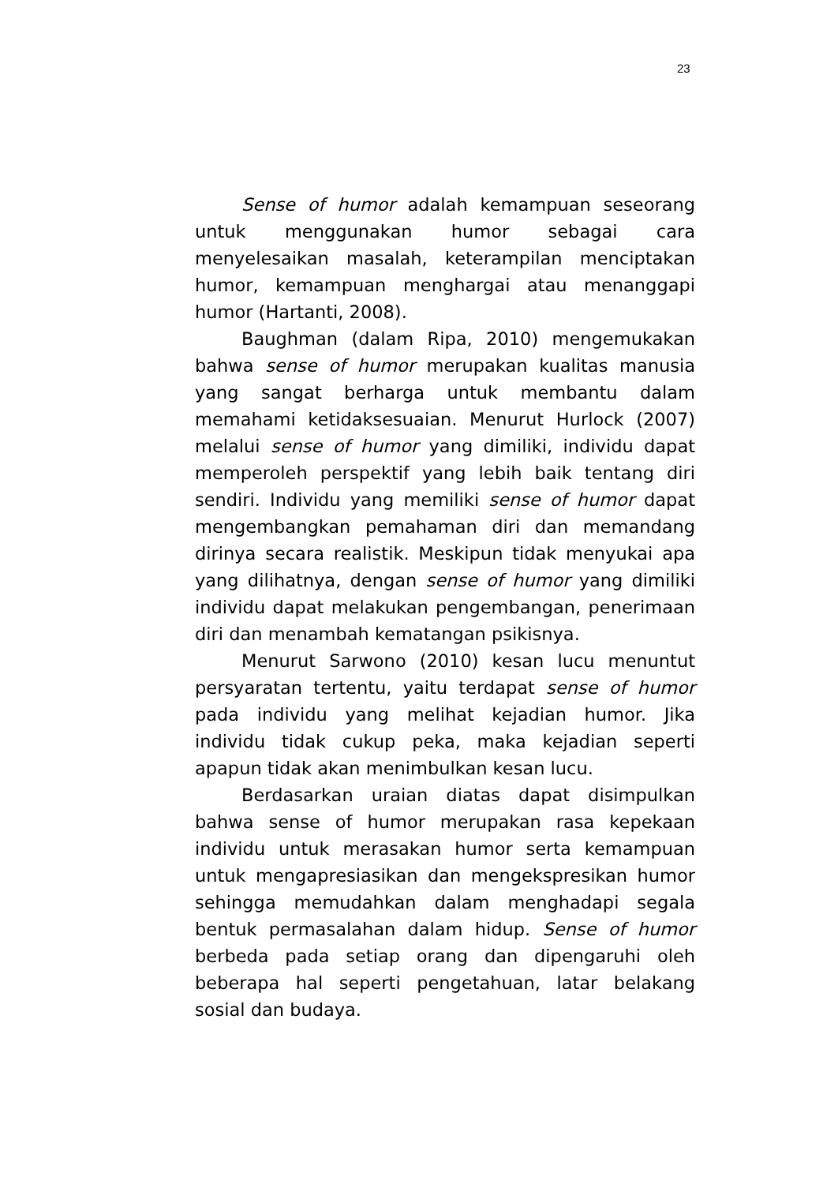23
Sense of humor adalah kemampuan seseorang untuk menggunakan humor sebagai cara menyelesaikan masalah, keterampilan menciptakan humor, kemampuan menghargai atau menanggapi humor (Hartanti, 2008).
Baughman (dalam Ripa, 2010) mengemukakan bahwa sense of humor merupakan kualitas manusia yang sangat berharga untuk membantu dalam memahami ketidaksesuaian. Menurut Hurlock (2007) melalui sense of humor yang dimiliki, individu dapat memperoleh perspektif yang lebih baik tentang diri sendiri. Individu yang memiliki sense of humor dapat mengembangkan pemahaman diri dan memandang dirinya secara realistik. Meskipun tidak menyukai apa yang dilihatnya, dengan sense of humor yang dimiliki individu dapat melakukan pengembangan, penerimaan diri dan menambah kematangan psikisnya.
Menurut Sarwono (2010) kesan lucu menuntut persyaratan tertentu, yaitu terdapat sense of humor pada individu yang melihat kejadian humor. Jika individu tidak cukup peka, maka kejadian seperti apapun tidak akan menimbulkan kesan lucu.
Berdasarkan uraian diatas dapat disimpulkan bahwa sense of humor merupakan rasa kepekaan individu untuk merasakan humor serta kemampuan untuk mengapresiasikan dan mengekspresikan humor sehingga memudahkan dalam menghadapi segala bentuk permasalahan dalam hidup. Sense of humor berbeda pada setiap orang dan dipengaruhi oleh beberapa hal seperti pengetahuan, latar belakang sosial dan budaya.